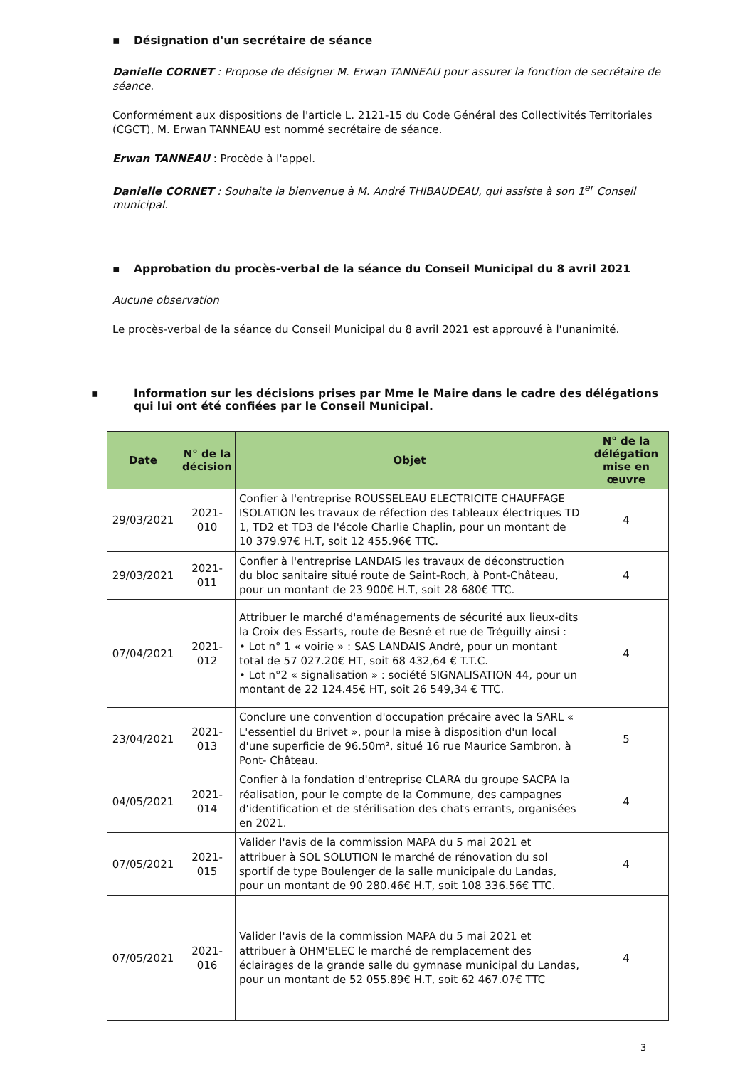▪ Désignation d'un secrétaire de séance
Danielle CORNET : Propose de désigner M. Erwan TANNEAU pour assurer la fonction de secrétaire de séance.
Conformément aux dispositions de l'article L. 2121-15 du Code Général des Collectivités Territoriales (CGCT), M. Erwan TANNEAU est nommé secrétaire de séance.
Erwan TANNEAU : Procède à l'appel.
Danielle CORNET : Souhaite la bienvenue à M. André THIBAUDEAU, qui assiste à son 1<sup>er</sup> Conseil municipal.
▪ Approbation du procès-verbal de la séance du Conseil Municipal du 8 avril 2021
Aucune observation
Le procès-verbal de la séance du Conseil Municipal du 8 avril 2021 est approuvé à l'unanimité.
▪ Information sur les décisions prises par Mme le Maire dans le cadre des délégations qui lui ont été confiées par le Conseil Municipal.
| Date | N° de la décision | Objet | N° de la délégation mise en œuvre |
| --- | --- | --- | --- |
| 29/03/2021 | 2021- 010 | Confier à l'entreprise ROUSSELEAU ELECTRICITE CHAUFFAGE ISOLATION les travaux de réfection des tableaux électriques TD 1, TD2 et TD3 de l'école Charlie Chaplin, pour un montant de 10 379.97€ H.T, soit 12 455.96€ TTC. | 4 |
| 29/03/2021 | 2021- 011 | Confier à l'entreprise LANDAIS les travaux de déconstruction du bloc sanitaire situé route de Saint-Roch, à Pont-Château, pour un montant de 23 900€ H.T, soit 28 680€ TTC. | 4 |
| 07/04/2021 | 2021- 012 | Attribuer le marché d'aménagements de sécurité aux lieux-dits la Croix des Essarts, route de Besné et rue de Tréguilly ainsi : • Lot n° 1 « voirie » : SAS LANDAIS André, pour un montant total de 57 027.20€ HT, soit 68 432,64 € T.T.C. • Lot n°2 « signalisation » : société SIGNALISATION 44, pour un montant de 22 124.45€ HT, soit 26 549,34 € TTC. | 4 |
| 23/04/2021 | 2021- 013 | Conclure une convention d'occupation précaire avec la SARL « L'essentiel du Brivet », pour la mise à disposition d'un local d'une superficie de 96.50m², situé 16 rue Maurice Sambron, à Pont- Château. | 5 |
| 04/05/2021 | 2021- 014 | Confier à la fondation d'entreprise CLARA du groupe SACPA la réalisation, pour le compte de la Commune, des campagnes d'identification et de stérilisation des chats errants, organisées en 2021. | 4 |
| 07/05/2021 | 2021- 015 | Valider l'avis de la commission MAPA du 5 mai 2021 et attribuer à SOL SOLUTION le marché de rénovation du sol sportif de type Boulenger de la salle municipale du Landas, pour un montant de 90 280.46€ H.T, soit 108 336.56€ TTC. | 4 |
| 07/05/2021 | 2021- 016 | Valider l'avis de la commission MAPA du 5 mai 2021 et attribuer à OHM'ELEC le marché de remplacement des éclairages de la grande salle du gymnase municipal du Landas, pour un montant de 52 055.89€ H.T, soit 62 467.07€ TTC | 4 |
3